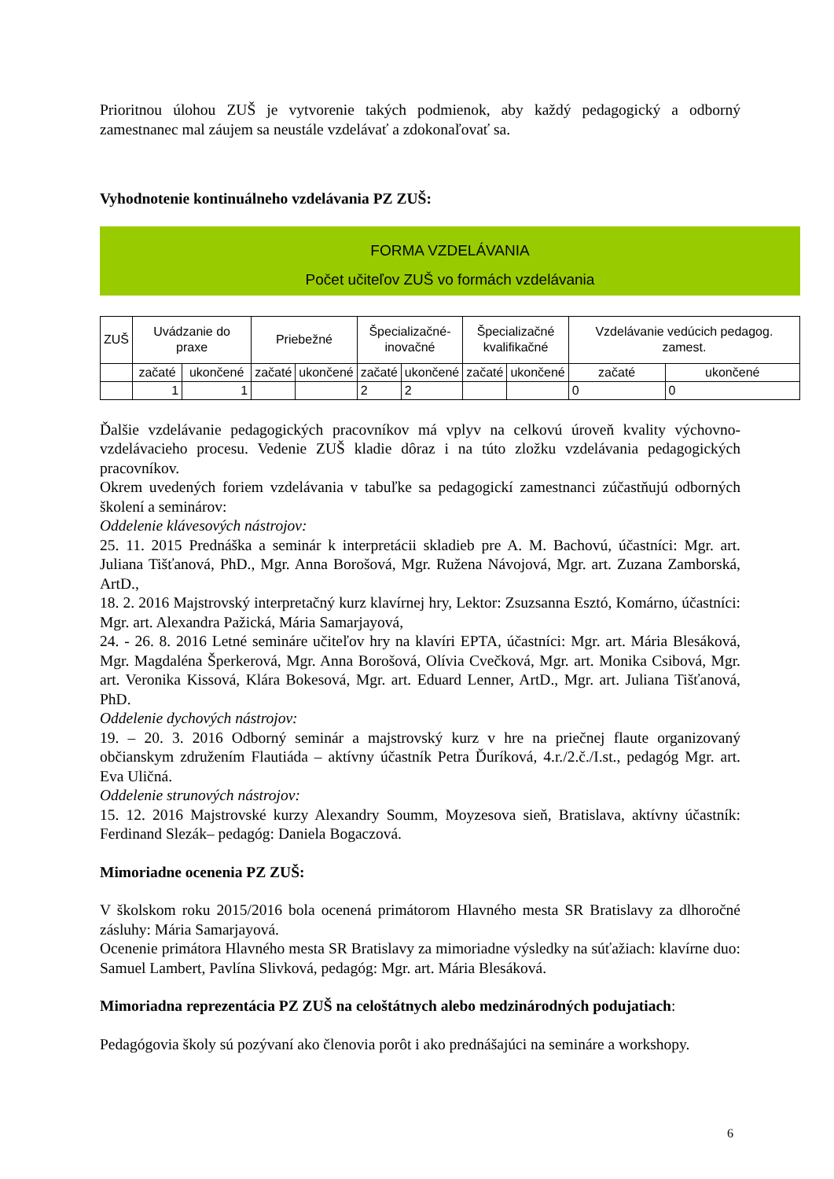Prioritnou úlohou ZUŠ je vytvorenie takých podmienok, aby každý pedagogický a odborný zamestnanec mal záujem sa neustále vzdelávať a zdokonaľovať sa.
Vyhodnotenie kontinuálneho vzdelávania PZ ZUŠ:
FORMA VZDELÁVANIA
Počet učiteľov ZUŠ vo formách vzdelávania
| ZUŠ | Uvádzanie do praxe | | Priebežné | | Špecializačné- inovačné | | Špecializačné kvalifikačné | | Vzdelávanie vedúcich pedagog. zamest. | |
| | začaté | ukončené | začaté | ukončené | začaté | ukončené | začaté | ukončené | začaté | ukončené |
| | 1 | 1 | | | 2 | 2 | | | 0 | 0 |
Ďalšie vzdelávanie pedagogických pracovníkov má vplyv na celkovú úroveň kvality výchovno-vzdelávacieho procesu. Vedenie ZUŠ kladie dôraz i na túto zložku vzdelávania pedagogických pracovníkov.
Okrem uvedených foriem vzdelávania v tabuľke sa pedagogickí zamestnanci zúčastňujú odborných školení a seminárov:
Oddelenie klávesových nástrojov:
25. 11. 2015 Prednáška a seminár k interpretácii skladieb pre A. M. Bachovú, účastníci: Mgr. art. Juliana Tišťanová, PhD., Mgr. Anna Borošová, Mgr. Ružena Návojová, Mgr. art. Zuzana Zamborská, ArtD.,
18. 2. 2016 Majstrovský interpretačný kurz klavírnej hry, Lektor: Zsuzsanna Esztó, Komárno, účastníci: Mgr. art. Alexandra Pažická, Mária Samarjayová,
24. - 26. 8. 2016 Letné semináre učiteľov hry na klavíri EPTA, účastníci: Mgr. art. Mária Blesáková, Mgr. Magdaléna Šperkerová, Mgr. Anna Borošová, Olívia Cvečková, Mgr. art. Monika Csibová, Mgr. art. Veronika Kissová, Klára Bokesová, Mgr. art. Eduard Lenner, ArtD., Mgr. art. Juliana Tišťanová, PhD.
Oddelenie dychových nástrojov:
19. – 20. 3. 2016 Odborný seminár a majstrovský kurz v hre na priečnej flaute organizovaný občianskym združením Flautiáda – aktívny účastník Petra Ďuríková, 4.r./2.č./I.st., pedagóg Mgr. art. Eva Uličná.
Oddelenie strunových nástrojov:
15. 12. 2016 Majstrovské kurzy Alexandry Soumm, Moyzesova sieň, Bratislava, aktívny účastník: Ferdinand Slezák– pedagóg: Daniela Bogaczová.
Mimoriadne ocenenia PZ ZUŠ:
V školskom roku 2015/2016 bola ocenená primátorom Hlavného mesta SR Bratislavy za dlhoročné zásluhy: Mária Samarjayová.
Ocenenie primátora Hlavného mesta SR Bratislavy za mimoriadne výsledky na súťažiach: klavírne duo: Samuel Lambert, Pavlína Slivková, pedagóg: Mgr. art. Mária Blesáková.
Mimoriadna reprezentácia PZ ZUŠ na celoštátnych alebo medzinárodných podujatiach:
Pedagógovia školy sú pozývaní ako členovia porôt i ako prednášajúci na semináre a workshopy.
6